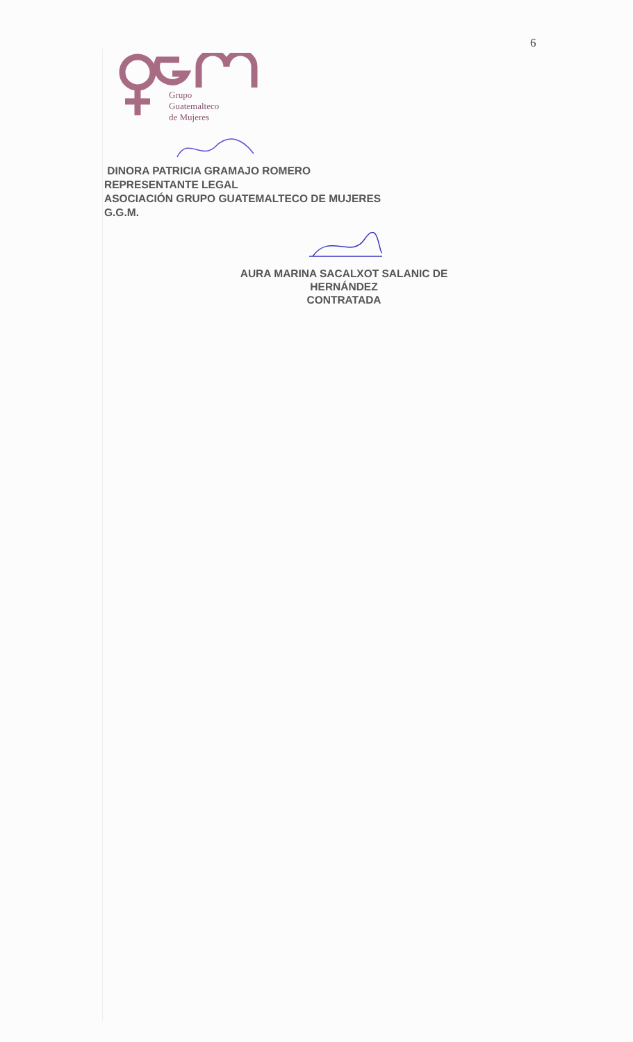6
Grupo
Guatemalteco
de Mujeres
DINORA PATRICIA GRAMAJO ROMERO
REPRESENTANTE LEGAL
ASOCIACIÓN GRUPO GUATEMALTECO DE MUJERES
G.G.M.
AURA MARINA SACALXOT SALANIC DE HERNÁNDEZ
CONTRATADA